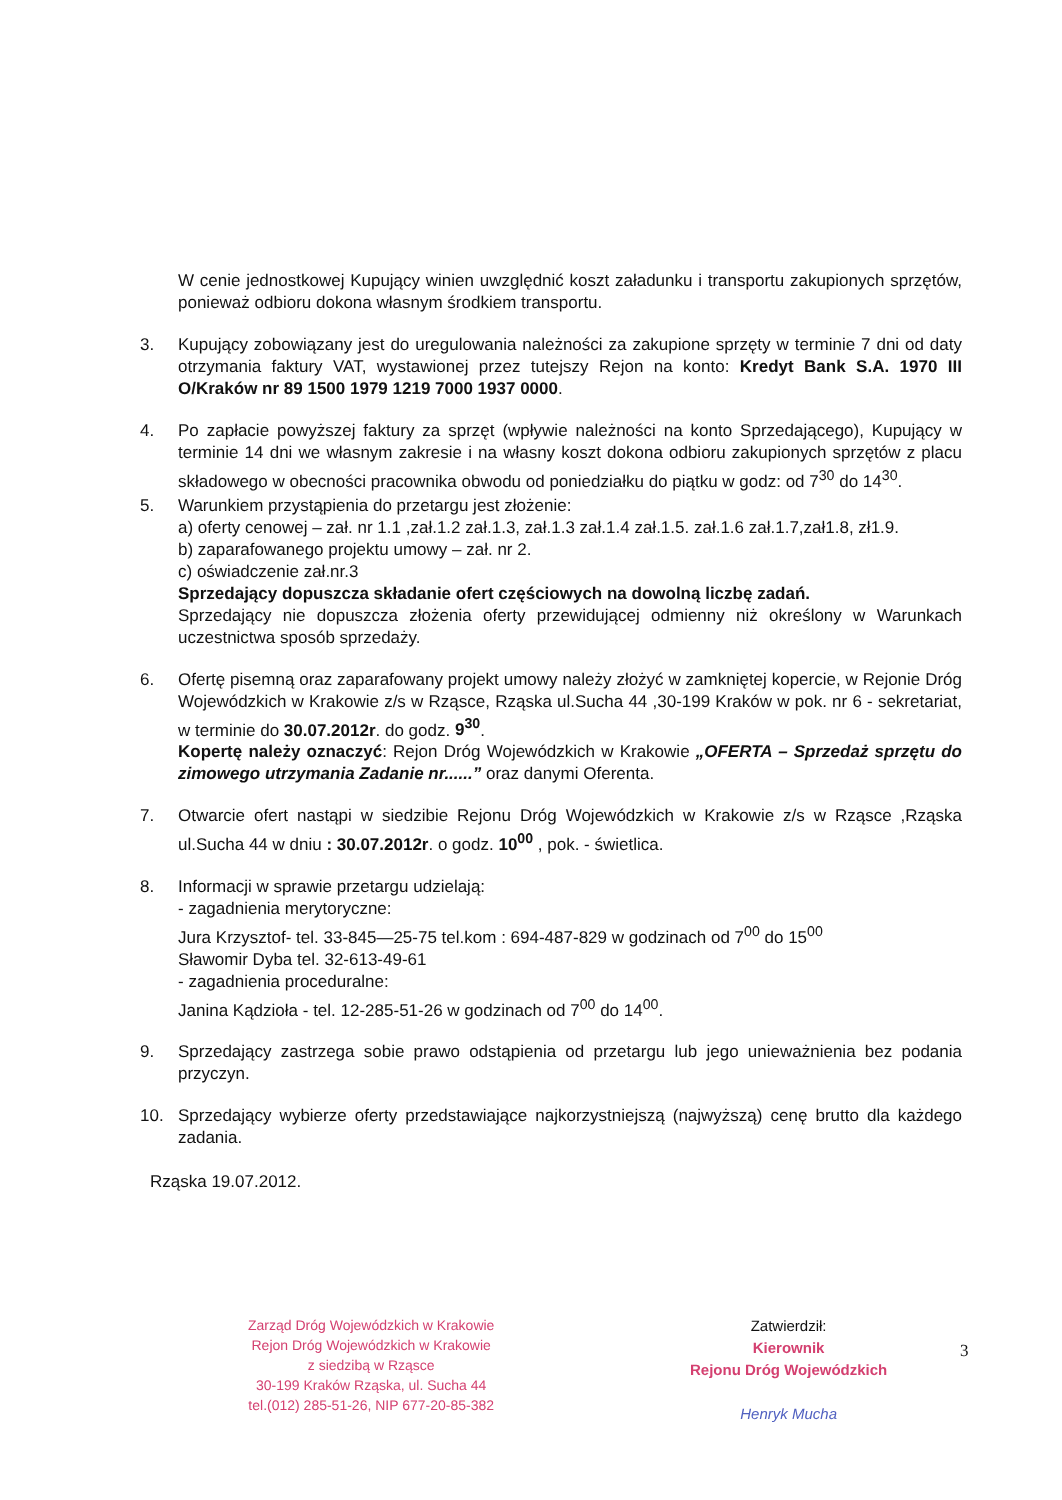W cenie jednostkowej Kupujący winien uwzględnić koszt załadunku i transportu zakupionych sprzętów, ponieważ odbioru dokona własnym środkiem transportu.
3. Kupujący zobowiązany jest do uregulowania należności za zakupione sprzęty w terminie 7 dni od daty otrzymania faktury VAT, wystawionej przez tutejszy Rejon na konto: Kredyt Bank S.A. 1970 III O/Kraków nr 89 1500 1979 1219 7000 1937 0000.
4. Po zapłacie powyższej faktury za sprzęt (wpływie należności na konto Sprzedającego), Kupujący w terminie 14 dni we własnym zakresie i na własny koszt dokona odbioru zakupionych sprzętów z placu składowego w obecności pracownika obwodu od poniedziałku do piątku w godz: od 7<sup>30</sup> do 14<sup>30</sup>.
5. Warunkiem przystąpienia do przetargu jest złożenie:
a) oferty cenowej – zał. nr 1.1 ,zał.1.2 zał.1.3, zał.1.3 zał.1.4 zał.1.5. zał.1.6 zał.1.7,zał1.8, zł1.9.
b) zaparafowanego projektu umowy – zał. nr 2.
c) oświadczenie zał.nr.3
Sprzedający dopuszcza składanie ofert częściowych na dowolną liczbę zadań.
Sprzedający nie dopuszcza złożenia oferty przewidującej odmienny niż określony w Warunkach uczestnictwa sposób sprzedaży.
6. Ofertę pisemną oraz zaparafowany projekt umowy należy złożyć w zamkniętej kopercie, w Rejonie Dróg Wojewódzkich w Krakowie z/s w Rząsce, Rząska ul.Sucha 44 ,30-199 Kraków w pok. nr 6 - sekretariat, w terminie do 30.07.2012r. do godz. 9<sup>30</sup>.
Kopertę należy oznaczyć: Rejon Dróg Wojewódzkich w Krakowie „OFERTA – Sprzedaż sprzętu do zimowego utrzymania Zadanie nr......” oraz danymi Oferenta.
7. Otwarcie ofert nastąpi w siedzibie Rejonu Dróg Wojewódzkich w Krakowie z/s w Rząsce ,Rząska ul.Sucha 44 w dniu : 30.07.2012r. o godz. 10<sup>00</sup> , pok. - świetlica.
8. Informacji w sprawie przetargu udzielają:
- zagadnienia merytoryczne:
Jura Krzysztof- tel. 33-845—25-75 tel.kom : 694-487-829 w godzinach od 7<sup>00</sup> do 15<sup>00</sup>
Sławomir Dyba tel. 32-613-49-61
- zagadnienia proceduralne:
Janina Kądzioła - tel. 12-285-51-26 w godzinach od 7<sup>00</sup> do 14<sup>00</sup>.
9. Sprzedający zastrzega sobie prawo odstąpienia od przetargu lub jego unieważnienia bez podania przyczyn.
10. Sprzedający wybierze oferty przedstawiające najkorzystniejszą (najwyższą) cenę brutto dla każdego zadania.
Rząska 19.07.2012.
Zarząd Dróg Wojewódzkich w Krakowie
Rejon Dróg Wojewódzkich w Krakowie
z siedzibą w Rząsce
30-199 Kraków Rząska, ul. Sucha 44
tel.(012) 285-51-26, NIP 677-20-85-382
Zatwierdził:
Kierownik
Rejonu Dróg Wojewódzkich
Henryk Mucha
3